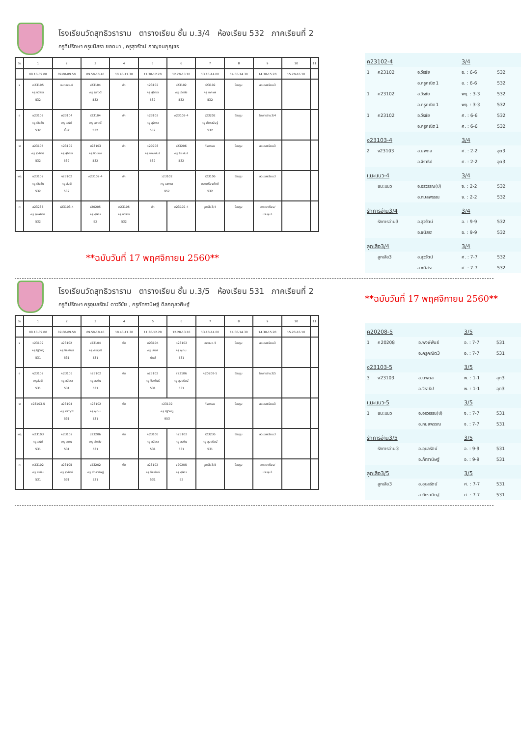โรงเรียนวัดสุทธิวราราม ตารางเรียน ชั้น ม.3/4 ห้องเรียน 532 ภาคเรียนที่ 2
ครูที่ปรึกษา ครูชนิสรา ยอดมา , ครูสุวรัตน์ กาญจนกุญชร
| วัน | 1 | 2 | 3 | 4 | 5 | 6 | 7 | 8 | 9 | 10 | 11 |
| --- | --- | --- | --- | --- | --- | --- | --- | --- | --- | --- | --- |
| | 08.10-09.00 | 09.00-09.50 | 09.50-10.40 | 10.40-11.30 | 11.30-12.20 | 12.20-13.10 | 13.10-14.00 | 14.00-14.30 | 14.30-15.20 | 15.20-16.10 | |
| จ | ค23105 ครู ชนิสรา 532 | แนะแนว-4 | ส23104 ครู สุภาวดี 532 | พัก | ท23102 ครู สุจิตรา 532 | อ23102 ครู เชิดชัย 532 | ว23102 ครู เอกพล 532 | โฮมรูม | ลดเวลาเรียน3 | | |
| อ | อ23102 ครู เชิดชัย 532 | พ23104 ครู เสน่ห์ ยิ้มส์ | ส23104 ครู สุภาวดี 532 | พัก | ท23102 ครู สุจิตรา 532 | ค23102-4 | จ23202 ครู ภัทรานิษฐ์ 532 | โฮมรูม | รักการอ่าน3/4 | | |
| พ | ส23105 ครู สุวรัตน์ 532 | ท23102 ครู สุจิตรา 532 | พ23103 ครู ชิดชนก 532 | พัก | ค20208 ครู พงษ์พันธ์ 532 | ง23206 ครู จีระพันธ์ 532 | กิจกรรม | โฮมรูม | ลดเวลาเรียน3 | | |
| พฤ | อ23102 ครู เชิดชัย 532 | ง23102 ครู สันติ 532 | ค23102-4 | พัก | ว23102 ครู เอกพล 952 | | ส23106 พระเกรียงศักดิ์ 532 | โฮมรูม | ลดเวลาเรียน3 | | |
| ศ | ส23236 ครู อุบลรัตน์ 532 | ง23103-4 | ง20205 ครู ศุลิกา E2 | ค23105 ครู ชนิสรา 532 | พัก | ค23102-4 | ลูกเสือ3/4 | โฮมรูม | ลดเวลาเรียน/ ประชุม3 | | |
**ฉบับวันที่ 17 พฤศจิกายน 2560**
| ค23102-4 | | | 3/4 | | |
| 1 | ค23102 | อ.วีรชัย | อ. : 6-6 | 532 | |
| | | อ.ครูคณิต1 | อ. : 6-6 | 532 | |
| 1 | ค23102 | อ.วีรชัย | พฤ. : 3-3 | 532 | |
| | | อ.ครูคณิต1 | พฤ. : 3-3 | 532 | |
| 1 | ค23102 | อ.วีรชัย | ศ. : 6-6 | 532 | |
| | | อ.ครูคณิต1 | ศ. : 6-6 | 532 | |
| ง23103-4 | | | 3/4 | | |
| 2 | ง23103 | อ.นพดล | ศ. : 2-2 | อุต3 | |
| | | อ.จิราธิป | ศ. : 2-2 | อุต3 | |
| แนะแนว-4 | | | 3/4 | | |
| | แนะแนว | อ.อรวรรณ(ป) | จ. : 2-2 | 532 | |
| | | อ.กมลพรรณ | จ. : 2-2 | 532 | |
| รักการอ่าน3/4 | | | 3/4 | | |
| | รักการอ่าน3 | อ.สุวรัตน์ | อ. : 9-9 | 532 | |
| | | อ.ชนิสรา | อ. : 9-9 | 532 | |
| ลูกเสือ3/4 | | | 3/4 | | |
| | ลูกเสือ3 | อ.สุวรัตน์ | ศ. : 7-7 | 532 | |
| | | อ.ชนิสรา | ศ. : 7-7 | 532 | |
โรงเรียนวัดสุทธิวราราม ตารางเรียน ชั้น ม.3/5 ห้องเรียน 531 ภาคเรียนที่ 2
ครูที่ปรึกษา ครูอุบลรัตน์ ดาววิชัย , ครูภัทรานิษฐ์ ดิลกกุลวศิษฐ์
| วัน | 1 | 2 | 3 | 4 | 5 | 6 | 7 | 8 | 9 | 10 | 11 |
| --- | --- | --- | --- | --- | --- | --- | --- | --- | --- | --- | --- |
| | 08.10-09.00 | 09.00-09.50 | 09.50-10.40 | 10.40-11.30 | 11.30-12.20 | 12.20-13.10 | 13.10-14.00 | 14.00-14.30 | 14.30-15.20 | 15.20-16.10 | |
| จ | ว23102 ครู รัฐวิชญ์ 531 | อ23102 ครู จีระพันธ์ 531 | ส23104 ครู ศราวุฒิ 531 | พัก | พ23104 ครู เสน่ห์ ยิ้มส์ | ค23102 ครู อุเทน 531 | แนะแนว-5 | โฮมรูม | ลดเวลาเรียน3 | | |
| อ | ง23102 ครู สันติ 531 | ค23105 ครู ชนิสรา 531 | ท23102 ครู อรพิน 531 | พัก | อ23102 ครู จีระพันธ์ 531 | ส23106 ครู อุบลรัตน์ 531 | ค20208-5 | โฮมรูม | รักการอ่าน3/5 | | |
| พ | ง23103-5 | ส23104 ครู ศราวุฒิ 531 | ค23102 ครู อุเทน 531 | พัก | ว23102 ครู รัฐวิชญ์ 953 | | กิจกรรม | โฮมรูม | ลดเวลาเรียน3 | | |
| พฤ | พ23103 ครู เสน่ห์ 531 | ค23102 ครู อุเทน 531 | ง23206 ครู เชิดชัย 531 | พัก | ค23105 ครู ชนิสรา 531 | ท23102 ครู อรพิน 531 | ส23236 ครู อุบลรัตน์ 531 | โฮมรูม | ลดเวลาเรียน3 | | |
| ศ | ท23102 ครู อรพิน 531 | ส23105 ครู สุวรัตน์ 531 | จ23202 ครู ภัทรานิษฐ์ 531 | พัก | อ23102 ครู จีระพันธ์ 531 | ง20205 ครู ศุลิกา E2 | ลูกเสือ3/5 | โฮมรูม | ลดเวลาเรียน/ ประชุม3 | | |
**ฉบับวันที่ 17 พฤศจิกายน 2560**
| ค20208-5 | | | 3/5 | | |
| 1 | ค20208 | อ.พงษ์พันธ์ | อ. : 7-7 | 531 | |
| | | อ.ครูคณิต3 | อ. : 7-7 | 531 | |
| ง23103-5 | | | 3/5 | | |
| 3 | ง23103 | อ.นพดล | พ. : 1-1 | อุต3 | |
| | | อ.จิราธิป | พ. : 1-1 | อุต3 | |
| แนะแนว-5 | | | 3/5 | | |
| 1 | แนะแนว | อ.อรวรรณ(ป) | จ. : 7-7 | 531 | |
| | | อ.กมลพรรณ | จ. : 7-7 | 531 | |
| รักการอ่าน3/5 | | | 3/5 | | |
| | รักการอ่าน3 | อ.อุบลรัตน์ | อ. : 9-9 | 531 | |
| | | อ.ภัทรานิษฐ์ | อ. : 9-9 | 531 | |
| ลูกเสือ3/5 | | | 3/5 | | |
| | ลูกเสือ3 | อ.อุบลรัตน์ | ศ. : 7-7 | 531 | |
| | | อ.ภัทรานิษฐ์ | ศ. : 7-7 | 531 | |